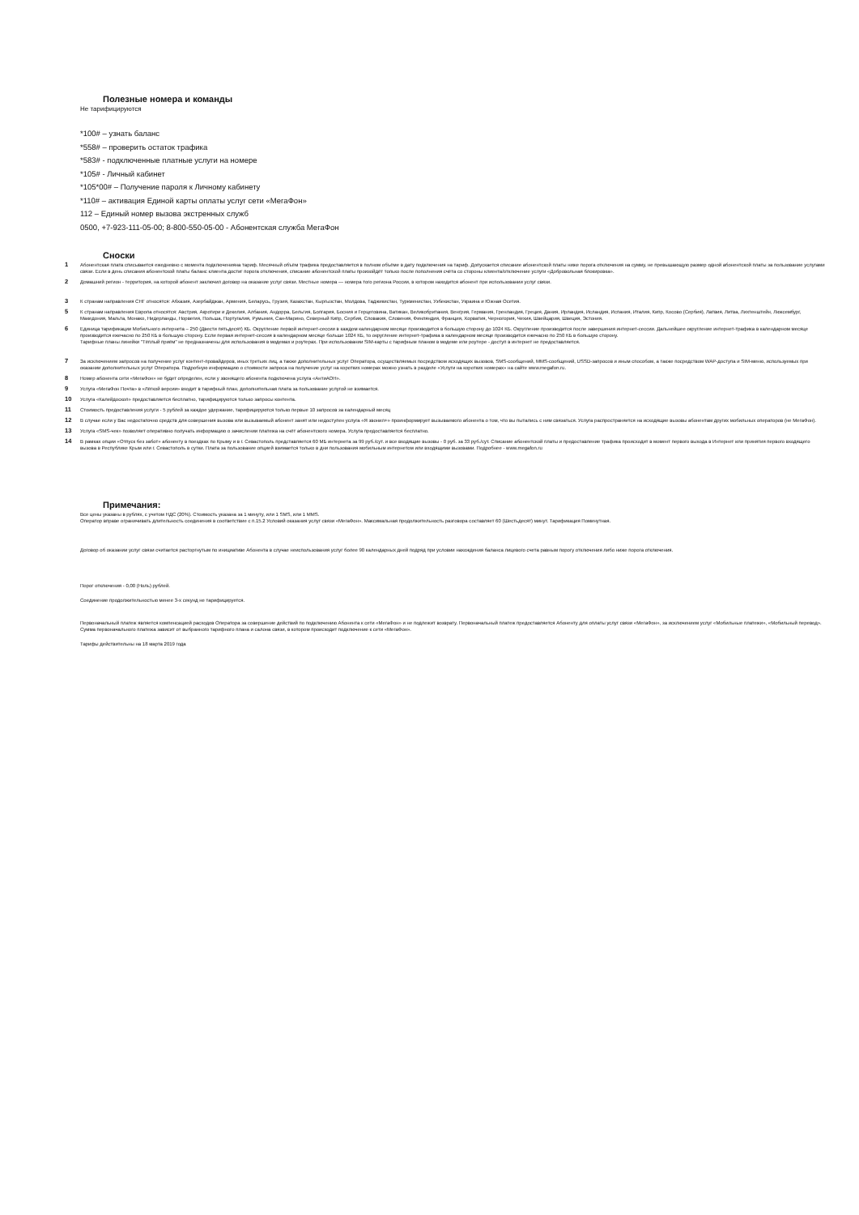Полезные номера и команды
Не тарифицируются
*100# – узнать баланс
*558# – проверить остаток трафика
*583# - подключенные платные услуги на номере
*105# - Личный кабинет
*105*00# – Получение пароля к Личному кабинету
*110# – активация Единой карты оплаты услуг сети «МегаФон»
112 – Единый номер вызова экстренных служб
0500, +7-923-111-05-00; 8-800-550-05-00 - Абонентская служба МегаФон
Сноски
1 Абонентская плата списывается ежедневно с момента подключенияна тариф. Месячный объём трафика предоставляется в полном объёме в дату подключения на тариф. Допускается списание абонентской платы ниже порога отключения на сумму, не превышающую размер одной абонентской платы за пользование услугами связи. Если в день списания абонентской платы баланс клиента достиг порога отключения, списание абонентской платы произойдёт только после пополнения счёта со стороны клиента/отключение услуги «Добровольная блокировка».
2 Домашний регион - территория, на которой абонент заключил договор на оказание услуг связи. Местные номера — номера того региона России, в котором находится абонент при использовании услуг связи.
3 К странам направления СНГ относятся: Абхазия, Азербайджан, Армения, Беларусь, Грузия, Казахстан, Кыргызстан, Молдова, Таджикистан, Туркменистан, Узбекистан, Украина и Южная Осетия.
5 К странам направления Европа относятся: Австрия, Акротири и Декелия, Албания, Андорра, Бельгия, Болгария, Босния и Герцеговина, Ватикан, Великобритания, Венгрия, Германия, Гренландия, Греция, Дания, Ирландия, Исландия, Испания, Италия, Кипр, Косово (Сербия), Латвия, Литва, Лихтенштейн, Люксембург, Македония, Мальта, Монако, Нидерланды, Норвегия, Польша, Португалия, Румыния, Сан-Марино, Северный Кипр, Сербия, Словакия, Словения, Финляндия, Франция, Хорватия, Черногория, Чехия, Швейцария, Швеция, Эстония.
6 Единица тарификации Мобильного интернета – 250 (Двести пятьдесят) КБ. Округление первой интернет-сессии в каждом календарном месяце производится в большую сторону до 1024 КБ. Округление производится после завершения интернет-сессии. Дальнейшее округление интернет-трафика в календарном месяце производится ежечасно по 250 КБ в большую сторону. Если первая интернет-сессия в календарном месяце больше 1024 КБ, то округление интернет-трафика в календарном месяце производится ежечасно по 250 КБ в большую сторону.
Тарифные планы линейки "Тёплый приём" не предназначены для использования в модемах и роутерах. При использовании SIM-карты с тарифным планом в модеме или роутере - доступ в интернет не предоставляется.
7 За исключением запросов на получение услуг контент-провайдеров, иных третьих лиц, а также дополнительных услуг Оператора, осуществляемых посредством исходящих вызовов, SMS-сообщений, MMS-сообщений, USSD-запросов и иным способом, а также посредством WAP-доступа и SIM-меню, используемых при оказании дополнительных услуг Оператора. Подробную информацию о стоимости запроса на получение услуг на коротких номерах можно узнать в разделе «Услуги на коротких номерах» на сайте www.megafon.ru.
8 Номер абонента сети «МегаФон» не будет определен, если у звонящего абонента подключена услуга «АнтиАОН».
9 Услуга «МегаФон Почта» в «Лёгкой версии» входит в тарифный план, дополнительная плата за пользование услугой не взимается.
10 Услуга «Калейдоскоп» предоставляется бесплатно, тарифицируются только запросы контента.
11 Стоимость предоставления услуги - 5 рублей за каждое удержание, тарифицируются только первые 10 запросов за календарный месяц
12 В случае если у Вас недостаточно средств для совершения вызова или вызываемый абонент занят или недоступен услуга «Я звонил+» проинформирует вызываемого абонента о том, что вы пытались с ним связаться. Услуга распространяется на исходящие вызовы абонентам других мобильных операторов (не МегаФон).
13 Услуга «SMS-чек» позволяет оперативно получать информацию о зачислении платежа на счёт абонентского номера. Услуга предоставляется бесплатно.
14 В рамках опции «Отпуск без забот» абоненту в поездках по Крыму и в г. Севастополь представляется 60 МБ интернета за 99 руб./сут. и все входящие вызовы - 0 руб. за 33 руб./сут. Списание абонентской платы и предоставление трафика происходит в момент первого выхода в Интернет или принятия первого входящего вызова в Республике Крым или г. Севастополь в сутки. Плата за пользование опцией взимается только в дни пользования мобильным интернетом или входящими вызовами. Подробнее - www.megafon.ru
Примечания:
Все цены указаны в рублях, с учетом НДС (20%). Стоимость указана за 1 минуту, или 1 SMS, или 1 MMS.
Оператор вправе ограничивать длительность соединения в соответствие с п.15.2 Условий оказания услуг связи «МегаФон». Максимальная продолжительность разговора составляет 60 (Шестьдесят) минут. Тарификация Поминутная.
Договор об оказании услуг связи считается расторгнутым по инициативе Абонента в случае неиспользования услуг более 90 календарных дней подряд при условии нахождения баланса лицевого счета равным порогу отключения либо ниже порога отключения.
Порог отключения - 0,00 (Ноль) рублей.
Соединение продолжительностью менее 3-х секунд не тарифицируется.
Первоначальный платеж является компенсацией расходов Оператора за совершение действий по подключению Абонента к сети «МегаФон» и не подлежит возврату. Первоначальный платеж предоставляется Абоненту для оплаты услуг связи «МегаФон», за исключением услуг «Мобильные платежи», «Мобильный перевод». Сумма первоначального платежа зависит от выбранного тарифного плана и салона связи, в котором происходит подключение к сети «МегаФон».
Тарифы действительны на 18 марта 2019 года